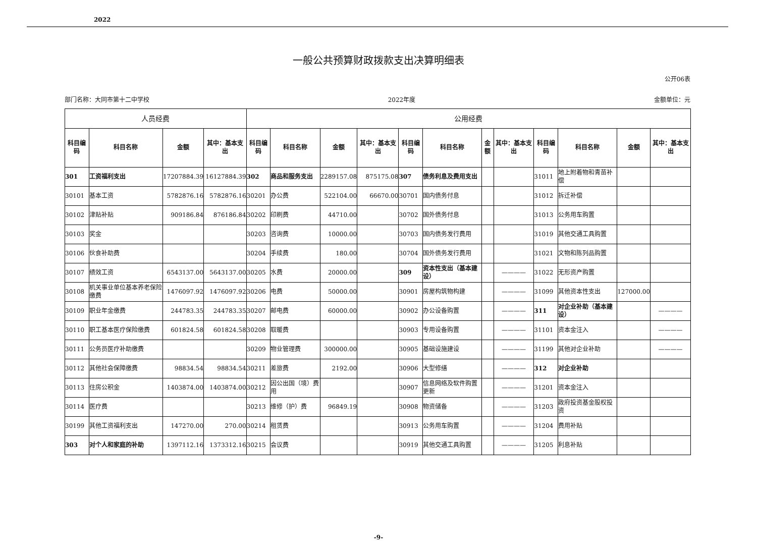2022
一般公共预算财政拨款支出决算明细表
公开06表
部门名称：大同市第十二中学校 2022年度 金额单位：元
| 人员经费 | | | | 公用经费 | | | | | | | | | | | |
| --- | --- | --- | --- | --- | --- | --- | --- | --- | --- | --- | --- | --- | --- | --- | --- |
| 科目编码 | 科目名称 | 金额 | 其中：基本支出 | 科目编码 | 科目名称 | 金额 | 其中：基本支出 | 科目编码 | 科目名称 | 金额 | 其中：基本支出 | 科目编码 | 科目名称 | 金额 | 其中：基本支出 |
| 301 | 工资福利支出 | 17207884.39 | 16127884.39 | 302 | 商品和服务支出 | 2289157.08 | 875175.08 | 307 | 债务利息及费用支出 | | | 31011 | 地上附着物和青苗补偿 | | |
| 30101 | 基本工资 | 5782876.16 | 5782876.16 | 30201 | 办公费 | 522104.00 | 66670.00 | 30701 | 国内债务付息 | | | 31012 | 拆迁补偿 | | |
| 30102 | 津贴补贴 | 909186.84 | 876186.84 | 30202 | 印刷费 | 44710.00 | | 30702 | 国外债务付息 | | | 31013 | 公务用车购置 | | |
| 30103 | 奖金 | | | 30203 | 咨询费 | 10000.00 | | 30703 | 国内债务发行费用 | | | 31019 | 其他交通工具购置 | | |
| 30106 | 伙食补助费 | | | 30204 | 手续费 | 180.00 | | 30704 | 国外债务发行费用 | | | 31021 | 文物和陈列品购置 | | |
| 30107 | 绩效工资 | 6543137.00 | 5643137.00 | 30205 | 水费 | 20000.00 | | 309 | 资本性支出（基本建设） | | ———— | 31022 | 无形资产购置 | | |
| 30108 | 机关事业单位基本养老保险缴费 | 1476097.92 | 1476097.92 | 30206 | 电费 | 50000.00 | | 30901 | 房屋构筑物构建 | | ———— | 31099 | 其他资本性支出 | 127000.00 | |
| 30109 | 职业年金缴费 | 244783.35 | 244783.35 | 30207 | 邮电费 | 60000.00 | | 30902 | 办公设备购置 | | ———— | 311 | 对企业补助（基本建设） | | ———— |
| 30110 | 职工基本医疗保险缴费 | 601824.58 | 601824.58 | 30208 | 取暖费 | | | 30903 | 专用设备购置 | | ———— | 31101 | 资本金注入 | | ———— |
| 30111 | 公务员医疗补助缴费 | | | 30209 | 物业管理费 | 300000.00 | | 30905 | 基础设施建设 | | ———— | 31199 | 其他对企业补助 | | ———— |
| 30112 | 其他社会保障缴费 | 98834.54 | 98834.54 | 30211 | 差旅费 | 2192.00 | | 30906 | 大型修缮 | | ———— | 312 | 对企业补助 | | |
| 30113 | 住房公积金 | 1403874.00 | 1403874.00 | 30212 | 因公出国（境）费用 | | | 30907 | 信息网络及软件购置更新 | | ———— | 31201 | 资本金注入 | | |
| 30114 | 医疗费 | | | 30213 | 维修（护）费 | 96849.19 | | 30908 | 物资储备 | | ———— | 31203 | 政府投资基金股权投资 | | |
| 30199 | 其他工资福利支出 | 147270.00 | 270.00 | 30214 | 租赁费 | | | 30913 | 公务用车购置 | | ———— | 31204 | 费用补贴 | | |
| 303 | 对个人和家庭的补助 | 1397112.16 | 1373312.16 | 30215 | 会议费 | | | 30919 | 其他交通工具购置 | | ———— | 31205 | 利息补贴 | | |
-9-